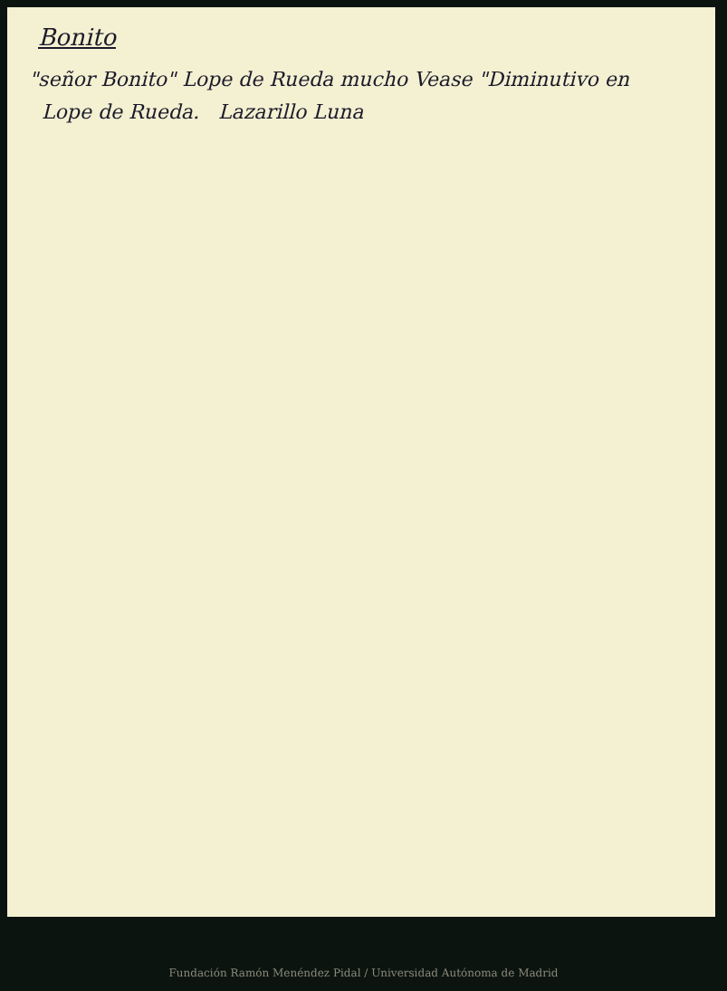Bonito
"señor Bonito" Lope de Rueda mucho Vease "Diminutivo en
Lope de Rueda. Lazarillo Luna
Fundación Ramón Menéndez Pidal / Universidad Autónoma de Madrid